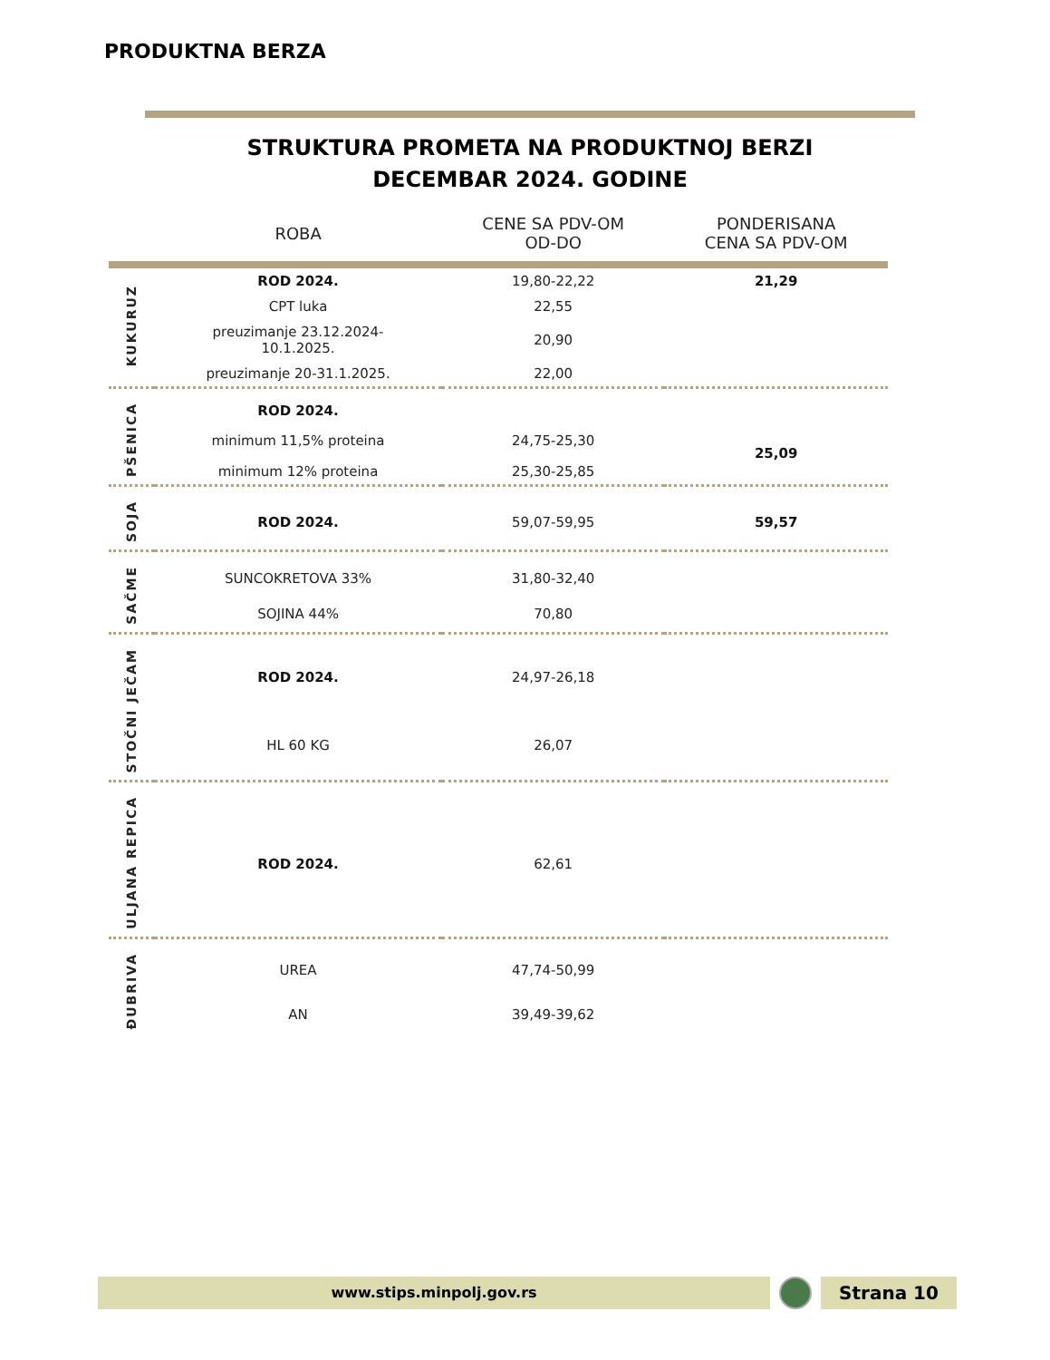PRODUKTNA BERZA
STRUKTURA PROMETA NA PRODUKTNOJ BERZI
DECEMBAR 2024. GODINE
| | ROBA | CENE SA PDV-OM OD-DO | PONDERISANA CENA SA PDV-OM |
| --- | --- | --- | --- |
| KUKURUZ | ROD 2024. | 19,80-22,22 | 21,29 |
| | CPT luka | 22,55 | |
| | preuzimanje 23.12.2024- 10.1.2025. | 20,90 | |
| | preuzimanje 20-31.1.2025. | 22,00 | |
| PŠENICA | ROD 2024. | | |
| | minimum 11,5% proteina | 24,75-25,30 | 25,09 |
| | minimum 12% proteina | 25,30-25,85 | |
| SOJA | ROD 2024. | 59,07-59,95 | 59,57 |
| SAČME | SUNCOKRETOVA 33% | 31,80-32,40 | |
| | SOJINA 44% | 70,80 | |
| STOČNI JEČAM | ROD 2024. | 24,97-26,18 | |
| | HL 60 KG | 26,07 | |
| ULJANA REPICA | ROD 2024. | 62,61 | |
| ĐUBRIVA | UREA | 47,74-50,99 | |
| | AN | 39,49-39,62 | |
www.stips.minpolj.gov.rs Strana 10